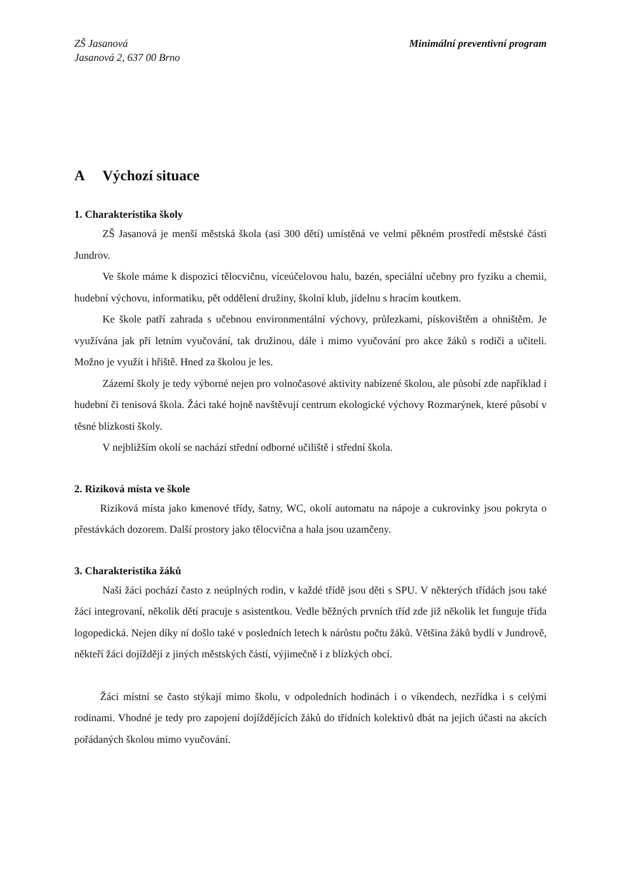ZŠ Jasanová
Jasanová 2, 637 00 Brno
Minimální preventivní program
A Výchozí situace
1. Charakteristika školy
ZŠ Jasanová je menší městská škola (asi 300 dětí) umístěná ve velmi pěkném prostředí městské části Jundrov.
Ve škole máme k dispozici tělocvičnu, víceúčelovou halu, bazén, speciální učebny pro fyziku a chemii, hudební výchovu, informatiku, pět oddělení družiny, školní klub, jídelnu s hracím koutkem.
Ke škole patří zahrada s učebnou environmentální výchovy, průlezkami, pískovištěm a ohništěm. Je využívána jak při letním vyučování, tak družinou, dále i mimo vyučování pro akce žáků s rodiči a učiteli. Možno je využít i hřiště. Hned za školou je les.
Zázemí školy je tedy výborné nejen pro volnočasové aktivity nabízené školou, ale působí zde například i hudební či tenisová škola. Žáci také hojně navštěvují centrum ekologické výchovy Rozmarýnek, které působí v těsné blízkosti školy.
V nejbližším okolí se nachází střední odborné učiliště i střední škola.
2. Riziková místa ve škole
Riziková místa jako kmenové třídy, šatny, WC, okolí automatu na nápoje a cukrovinky jsou pokryta o přestávkách dozorem. Další prostory jako tělocvična a hala jsou uzamčeny.
3. Charakteristika žáků
Naši žáci pochází často z neúplných rodin, v každé třídě jsou děti s SPU. V některých třídách jsou také žáci integrovaní, několik dětí pracuje s asistentkou. Vedle běžných prvních tříd zde již několik let funguje třída logopedická. Nejen díky ní došlo také v posledních letech k nárůstu počtu žáků. Většina žáků bydlí v Jundrově, někteří žáci dojíždějí z jiných městských částí, výjimečně i z blízkých obcí.
Žáci místní se často stýkají mimo školu, v odpoledních hodinách i o víkendech, nezřídka i s celými rodinami. Vhodné je tedy pro zapojení dojíždějících žáků do třídních kolektivů dbát na jejich účasti na akcích pořádaných školou mimo vyučování.